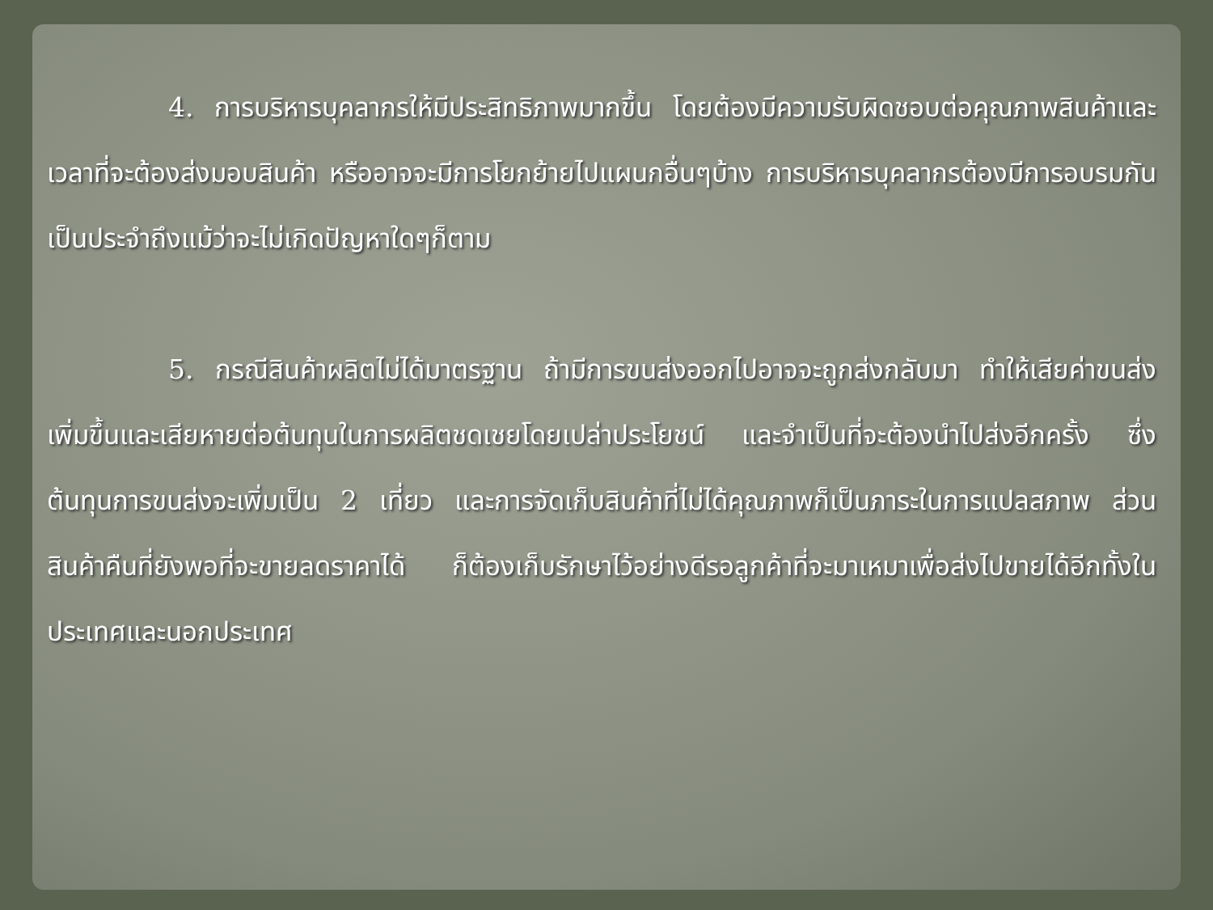4. การบริหารบุคลากรให้มีประสิทธิภาพมากขึ้น โดยต้องมีความรับผิดชอบต่อคุณภาพสินค้าและเวลาที่จะต้องส่งมอบสินค้า หรืออาจจะมีการโยกย้ายไปแผนกอื่นๆบ้าง การบริหารบุคลากรต้องมีการอบรมกันเป็นประจำถึงแม้ว่าจะไม่เกิดปัญหาใดๆก็ตาม
5. กรณีสินค้าผลิตไม่ได้มาตรฐาน ถ้ามีการขนส่งออกไปอาจจะถูกส่งกลับมา ทำให้เสียค่าขนส่งเพิ่มขึ้นและเสียหายต่อต้นทุนในการผลิตชดเชยโดยเปล่าประโยชน์ และจำเป็นที่จะต้องนำไปส่งอีกครั้ง ซึ่งต้นทุนการขนส่งจะเพิ่มเป็น 2 เที่ยว และการจัดเก็บสินค้าที่ไม่ได้คุณภาพก็เป็นภาระในการแปลสภาพ ส่วนสินค้าคืนที่ยังพอที่จะขายลดราคาได้ ก็ต้องเก็บรักษาไว้อย่างดีรอลูกค้าที่จะมาเหมาเพื่อส่งไปขายได้อีกทั้งในประเทศและนอกประเทศ